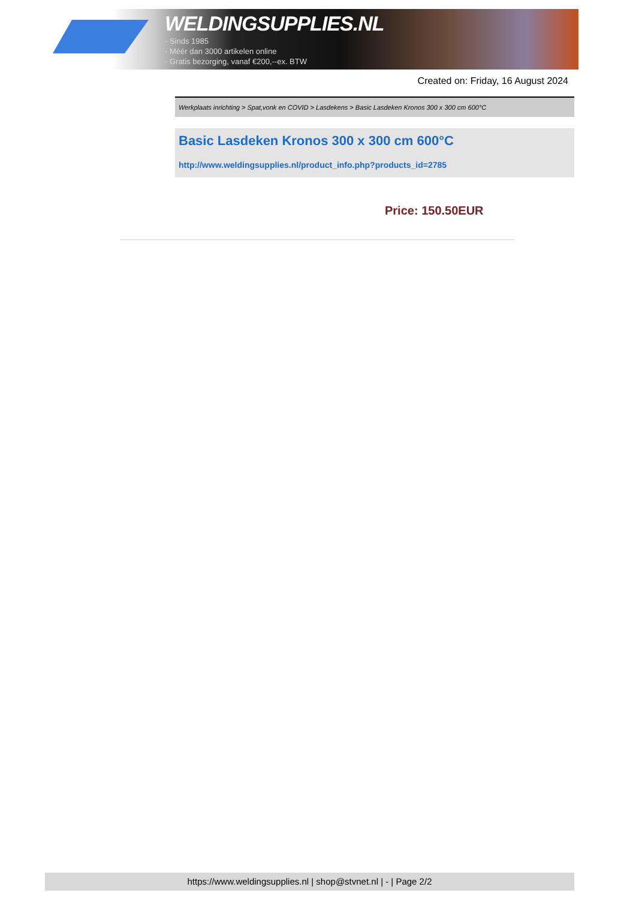WELDINGSUPPLIES.NL
- Sinds 1985
- Méér dan 3000 artikelen online
- Gratis bezorging, vanaf €200,--ex. BTW
Created on: Friday, 16 August 2024
Werkplaats inrichting > Spat,vonk en COVID > Lasdekens > Basic Lasdeken Kronos 300 x 300 cm 600°C
Basic Lasdeken Kronos 300 x 300 cm 600°C
http://www.weldingsupplies.nl/product_info.php?products_id=2785
Price: 150.50EUR
https://www.weldingsupplies.nl | shop@stvnet.nl | - | Page 2/2